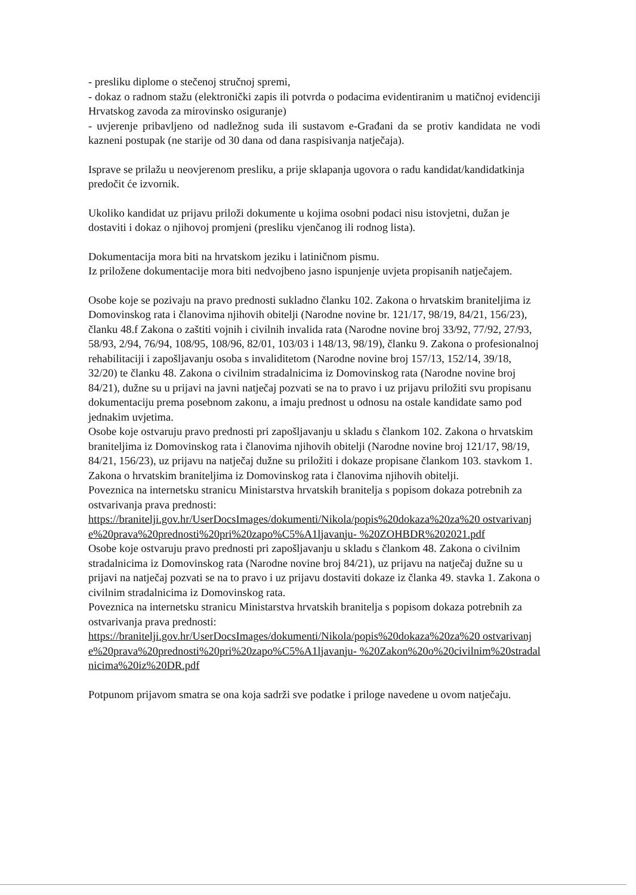- presliku diplome o stečenoj stručnoj spremi,
- dokaz o radnom stažu (elektronički zapis ili potvrda o podacima evidentiranim u matičnoj evidenciji Hrvatskog zavoda za mirovinsko osiguranje)
- uvjerenje pribavljeno od nadležnog suda ili sustavom e-Građani da se protiv kandidata ne vodi kazneni postupak (ne starije od 30 dana od dana raspisivanja natječaja).
Isprave se prilažu u neovjerenom presliku, a prije sklapanja ugovora o radu kandidat/kandidatkinja predočit će izvornik.
Ukoliko kandidat uz prijavu priloži dokumente u kojima osobni podaci nisu istovjetni, dužan je dostaviti i dokaz o njihovoj promjeni (presliku vjenčanog ili rodnog lista).
Dokumentacija mora biti na hrvatskom jeziku i latiničnom pismu.
Iz priložene dokumentacije mora biti nedvojbeno jasno ispunjenje uvjeta propisanih natječajem.
Osobe koje se pozivaju na pravo prednosti sukladno članku 102. Zakona o hrvatskim braniteljima iz Domovinskog rata i članovima njihovih obitelji (Narodne novine br. 121/17, 98/19, 84/21, 156/23), članku 48.f Zakona o zaštiti vojnih i civilnih invalida rata (Narodne novine broj 33/92, 77/92, 27/93, 58/93, 2/94, 76/94, 108/95, 108/96, 82/01, 103/03 i 148/13, 98/19), članku 9. Zakona o profesionalnoj rehabilitaciji i zapošljavanju osoba s invaliditetom (Narodne novine broj 157/13, 152/14, 39/18, 32/20) te članku 48. Zakona o civilnim stradalnicima iz Domovinskog rata (Narodne novine broj 84/21), dužne su u prijavi na javni natječaj pozvati se na to pravo i uz prijavu priložiti svu propisanu dokumentaciju prema posebnom zakonu, a imaju prednost u odnosu na ostale kandidate samo pod jednakim uvjetima.
Osobe koje ostvaruju pravo prednosti pri zapošljavanju u skladu s člankom 102. Zakona o hrvatskim braniteljima iz Domovinskog rata i članovima njihovih obitelji (Narodne novine broj 121/17, 98/19, 84/21, 156/23), uz prijavu na natječaj dužne su priložiti i dokaze propisane člankom 103. stavkom 1. Zakona o hrvatskim braniteljima iz Domovinskog rata i članovima njihovih obitelji.
Poveznica na internetsku stranicu Ministarstva hrvatskih branitelja s popisom dokaza potrebnih za ostvarivanja prava prednosti:
https://branitelji.gov.hr/UserDocsImages/dokumenti/Nikola/popis%20dokaza%20za%20 ostvarivanje%20prava%20prednosti%20pri%20zapo%C5%A1ljavanju- %20ZOHBDR%202021.pdf
Osobe koje ostvaruju pravo prednosti pri zapošljavanju u skladu s člankom 48. Zakona o civilnim stradalnicima iz Domovinskog rata (Narodne novine broj 84/21), uz prijavu na natječaj dužne su u prijavi na natječaj pozvati se na to pravo i uz prijavu dostaviti dokaze iz članka 49. stavka 1. Zakona o civilnim stradalnicima iz Domovinskog rata.
Poveznica na internetsku stranicu Ministarstva hrvatskih branitelja s popisom dokaza potrebnih za ostvarivanja prava prednosti:
https://branitelji.gov.hr/UserDocsImages/dokumenti/Nikola/popis%20dokaza%20za%20 ostvarivanje%20prava%20prednosti%20pri%20zapo%C5%A1ljavanju- %20Zakon%20o%20civilnim%20stradalnicima%20iz%20DR.pdf
Potpunom prijavom smatra se ona koja sadrži sve podatke i priloge navedene u ovom natječaju.